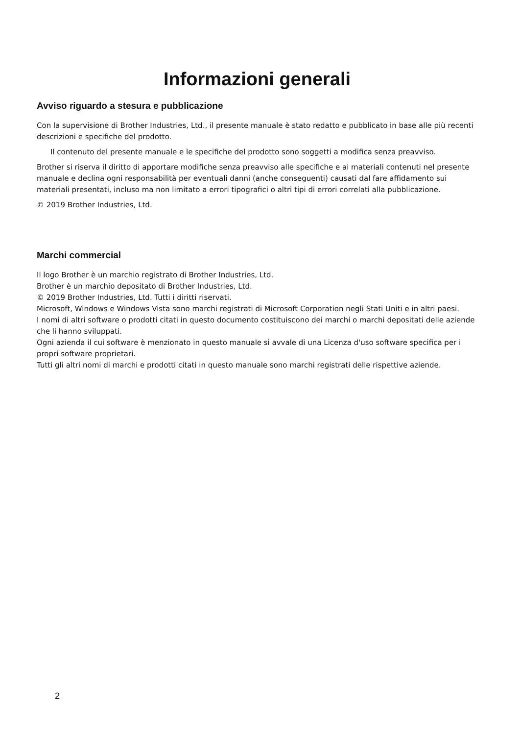Informazioni generali
Avviso riguardo a stesura e pubblicazione
Con la supervisione di Brother Industries, Ltd., il presente manuale è stato redatto e pubblicato in base alle più recenti descrizioni e specifiche del prodotto.
Il contenuto del presente manuale e le specifiche del prodotto sono soggetti a modifica senza preavviso.
Brother si riserva il diritto di apportare modifiche senza preavviso alle specifiche e ai materiali contenuti nel presente manuale e declina ogni responsabilità per eventuali danni (anche conseguenti) causati dal fare affidamento sui materiali presentati, incluso ma non limitato a errori tipografici o altri tipi di errori correlati alla pubblicazione.
© 2019 Brother Industries, Ltd.
Marchi commercial
Il logo Brother è un marchio registrato di Brother Industries, Ltd.
Brother è un marchio depositato di Brother Industries, Ltd.
© 2019 Brother Industries, Ltd. Tutti i diritti riservati.
Microsoft, Windows e Windows Vista sono marchi registrati di Microsoft Corporation negli Stati Uniti e in altri paesi.
I nomi di altri software o prodotti citati in questo documento costituiscono dei marchi o marchi depositati delle aziende che li hanno sviluppati.
Ogni azienda il cui software è menzionato in questo manuale si avvale di una Licenza d'uso software specifica per i propri software proprietari.
Tutti gli altri nomi di marchi e prodotti citati in questo manuale sono marchi registrati delle rispettive aziende.
2